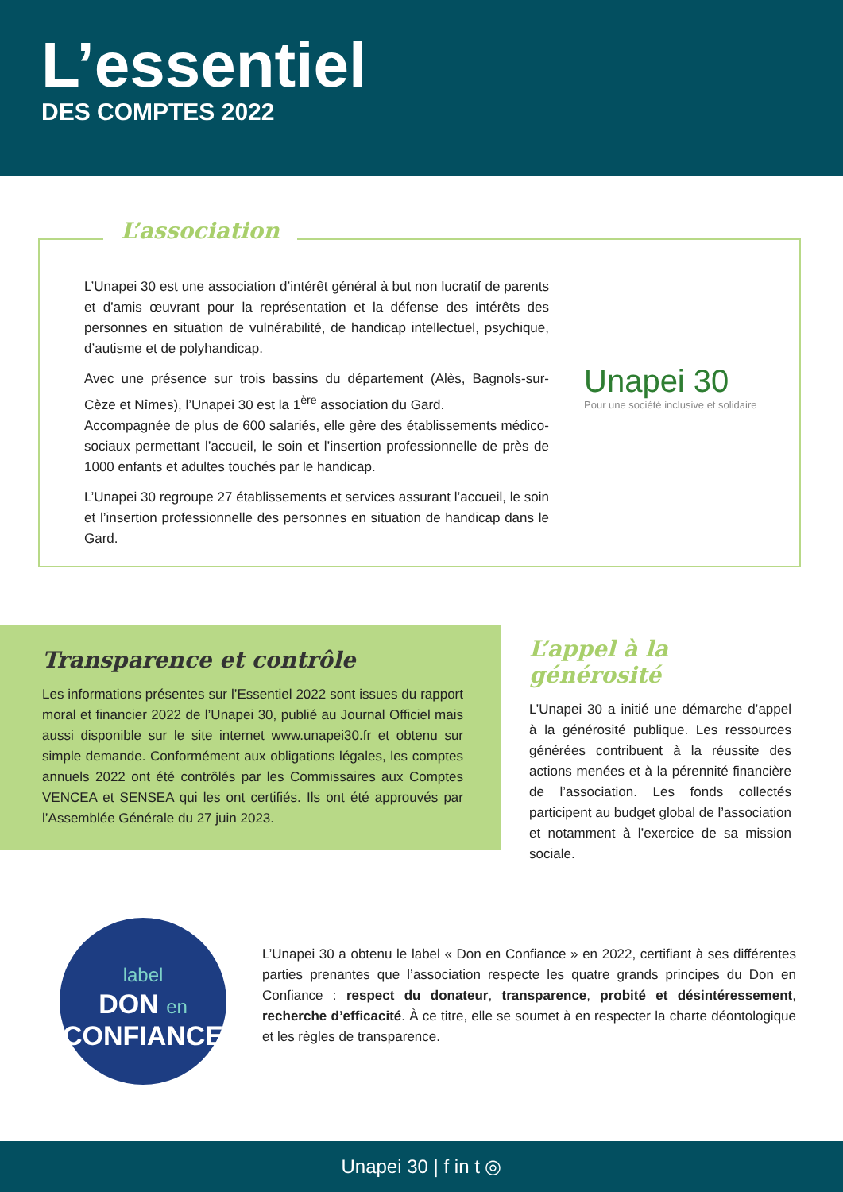L’essentiel
DES COMPTES 2022
L’association
L’Unapei 30 est une association d’intérêt général à but non lucratif de parents et d’amis œuvrant pour la représentation et la défense des intérêts des personnes en situation de vulnérabilité, de handicap intellectuel, psychique, d’autisme et de polyhandicap.
Avec une présence sur trois bassins du département (Alès, Bagnols-sur-Cèze et Nîmes), l’Unapei 30 est la 1<sup>ère</sup> association du Gard.
Accompagnée de plus de 600 salariés, elle gère des établissements médico-sociaux permettant l’accueil, le soin et l’insertion professionnelle de près de 1000 enfants et adultes touchés par le handicap.
L’Unapei 30 regroupe 27 établissements et services assurant l’accueil, le soin et l’insertion professionnelle des personnes en situation de handicap dans le Gard.
Unapei 30
Pour une société inclusive et solidaire
Transparence et contrôle
Les informations présentes sur l’Essentiel 2022 sont issues du rapport moral et financier 2022 de l’Unapei 30, publié au Journal Officiel mais aussi disponible sur le site internet www.unapei30.fr et obtenu sur simple demande. Conformément aux obligations légales, les comptes annuels 2022 ont été contrôlés par les Commissaires aux Comptes VENCEA et SENSEA qui les ont certifiés. Ils ont été approuvés par l’Assemblée Générale du 27 juin 2023.
L’appel à la générosité
L’Unapei 30 a initié une démarche d’appel à la générosité publique. Les ressources générées contribuent à la réussite des actions menées et à la pérennité financière de l’association. Les fonds collectés participent au budget global de l’association et notamment à l’exercice de sa mission sociale.
label
DON en
CONFIANCE
L’Unapei 30 a obtenu le label « Don en Confiance » en 2022, certifiant à ses différentes parties prenantes que l’association respecte les quatre grands principes du Don en Confiance : respect du donateur, transparence, probité et désintéressement, recherche d’efficacité. À ce titre, elle se soumet à en respecter la charte déontologique et les règles de transparence.
Unapei 30 | f in t ◎